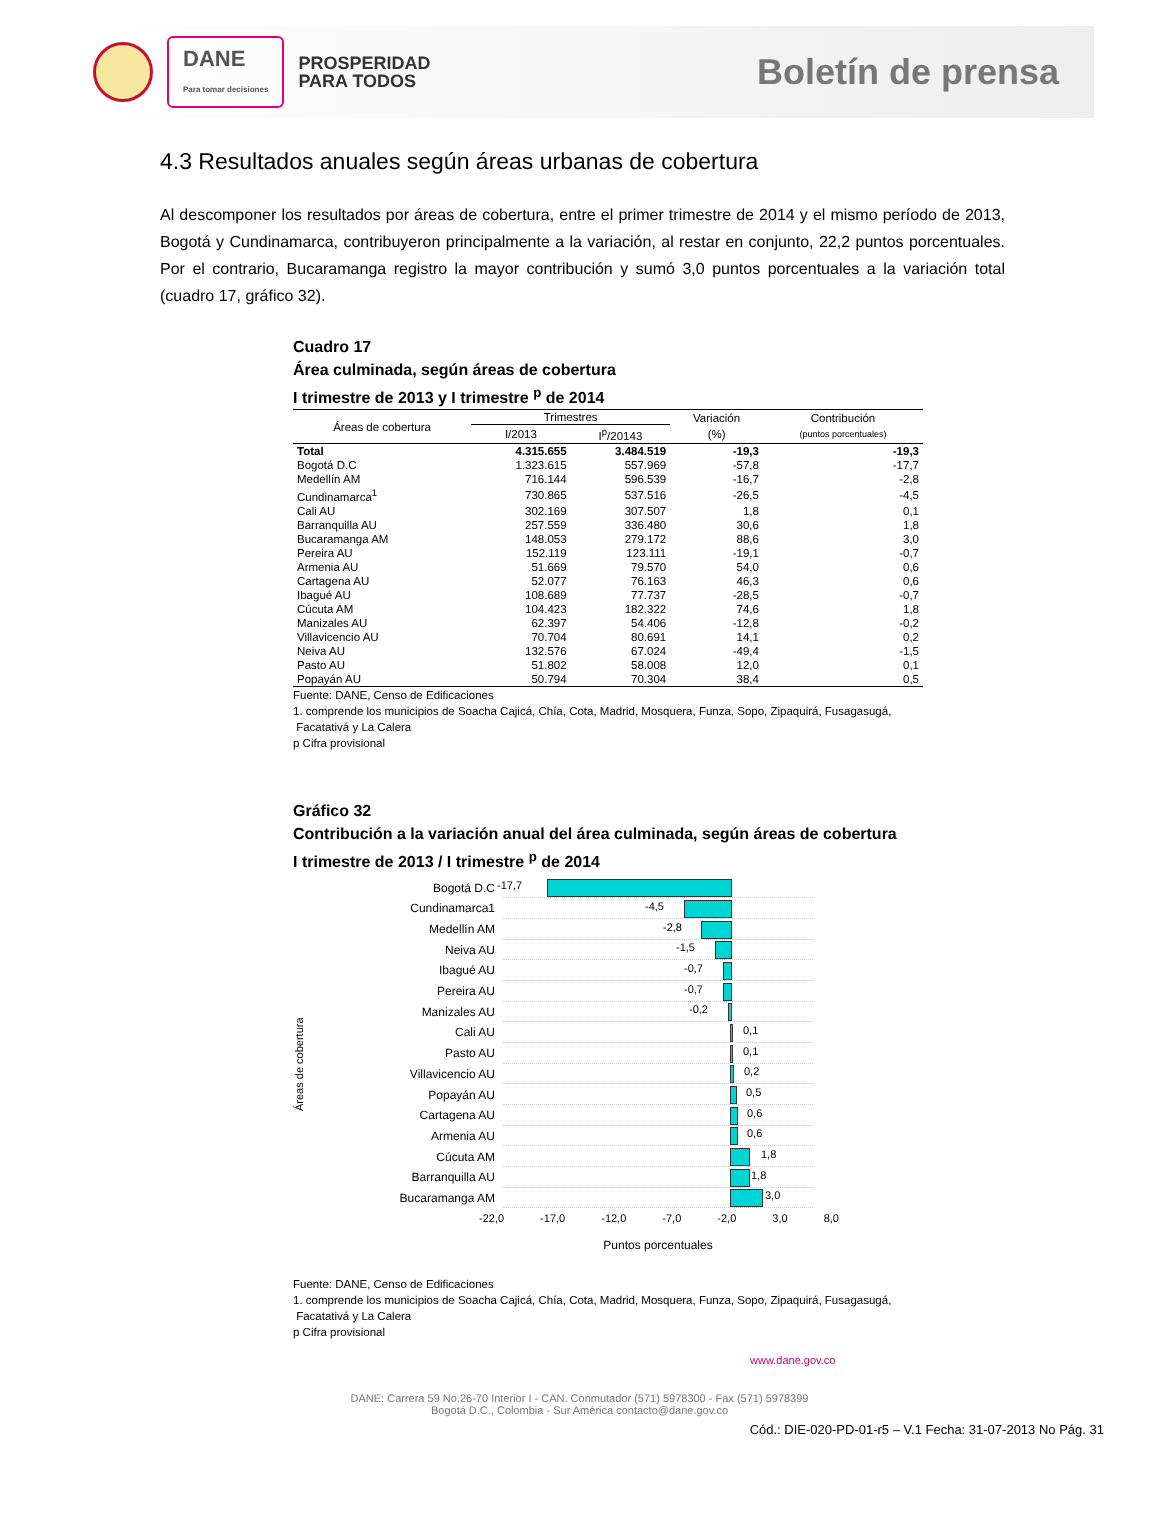DANE
Para tomar decisiones
PROSPERIDAD
PARA TODOS
Boletín de prensa
4.3 Resultados anuales según áreas urbanas de cobertura
Al descomponer los resultados por áreas de cobertura, entre el primer trimestre de 2014 y el mismo período de 2013, Bogotá y Cundinamarca, contribuyeron principalmente a la variación, al restar en conjunto, 22,2 puntos porcentuales. Por el contrario, Bucaramanga registro la mayor contribución y sumó 3,0 puntos porcentuales a la variación total (cuadro 17, gráfico 32).
Cuadro 17
Área culminada, según áreas de cobertura
I trimestre de 2013 y I trimestre <sup>p</sup> de 2014
| Áreas de cobertura | Trimestres | | Variación | Contribución |
| --- | --- | --- | --- | --- |
| | I/2013 | I<sup>p</sup>/20143 | (%) | (puntos porcentuales) |
| Total | 4.315.655 | 3.484.519 | -19,3 | -19,3 |
| Bogotá D.C | 1.323.615 | 557.969 | -57,8 | -17,7 |
| Medellín AM | 716.144 | 596.539 | -16,7 | -2,8 |
| Cundinamarca<sup>1</sup> | 730.865 | 537.516 | -26,5 | -4,5 |
| Cali AU | 302.169 | 307.507 | 1,8 | 0,1 |
| Barranquilla AU | 257.559 | 336.480 | 30,6 | 1,8 |
| Bucaramanga AM | 148.053 | 279.172 | 88,6 | 3,0 |
| Pereira AU | 152.119 | 123.111 | -19,1 | -0,7 |
| Armenia AU | 51.669 | 79.570 | 54,0 | 0,6 |
| Cartagena AU | 52.077 | 76.163 | 46,3 | 0,6 |
| Ibagué AU | 108.689 | 77.737 | -28,5 | -0,7 |
| Cúcuta AM | 104.423 | 182.322 | 74,6 | 1,8 |
| Manizales AU | 62.397 | 54.406 | -12,8 | -0,2 |
| Villavicencio AU | 70.704 | 80.691 | 14,1 | 0,2 |
| Neiva AU | 132.576 | 67.024 | -49,4 | -1,5 |
| Pasto AU | 51.802 | 58.008 | 12,0 | 0,1 |
| Popayán AU | 50.794 | 70.304 | 38,4 | 0,5 |
Fuente: DANE, Censo de Edificaciones
1. comprende los municipios de Soacha Cajicá, Chía, Cota, Madrid, Mosquera, Funza, Sopo, Zipaquirá, Fusagasugá,
Facatativá y La Calera
p Cifra provisional
Gráfico 32
Contribución a la variación anual del área culminada, según áreas de cobertura
I trimestre de 2013 / I trimestre <sup>p</sup> de 2014
Áreas de cobertura
Bogotá D.C
-17,7
Cundinamarca1
-4,5
Medellín AM
-2,8
Neiva AU
-1,5
Ibagué AU
-0,7
Pereira AU
-0,7
Manizales AU
-0,2
Cali AU
0,1
Pasto AU
0,1
Villavicencio AU
0,2
Popayán AU
0,5
Cartagena AU
0,6
Armenia AU
0,6
Cúcuta AM
1,8
Barranquilla AU
1,8
Bucaramanga AM
3,0
-22,0 -17,0 -12,0 -7,0 -2,0 3,0 8,0
Puntos porcentuales
Fuente: DANE, Censo de Edificaciones
1. comprende los municipios de Soacha Cajicá, Chía, Cota, Madrid, Mosquera, Funza, Sopo, Zipaquirá, Fusagasugá,
Facatativá y La Calera
p Cifra provisional
www.dane.gov.co
DANE: Carrera 59 No.26-70 Interior I - CAN. Conmutador (571) 5978300 - Fax (571) 5978399
Bogotá D.C., Colombia - Sur América contacto@dane.gov.co
Cód.: DIE-020-PD-01-r5 – V.1 Fecha: 31-07-2013 No Pág. 31